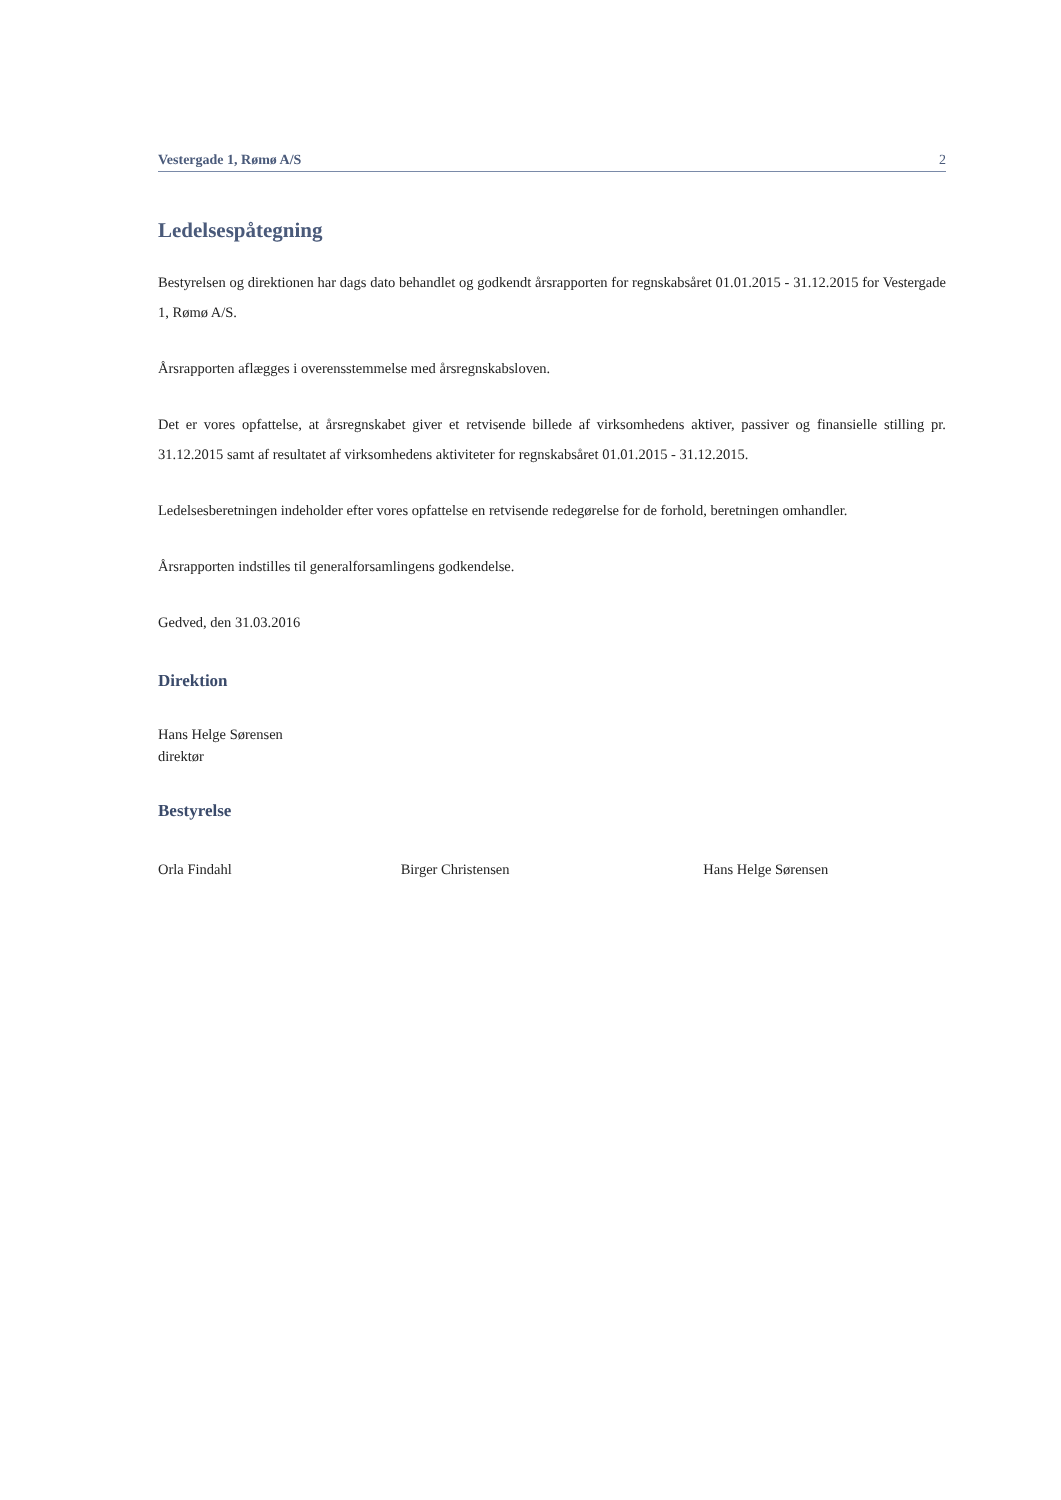Vestergade 1, Rømø A/S 2
Ledelsespåtegning
Bestyrelsen og direktionen har dags dato behandlet og godkendt årsrapporten for regnskabsåret 01.01.2015 - 31.12.2015 for Vestergade 1, Rømø A/S.
Årsrapporten aflægges i overensstemmelse med årsregnskabsloven.
Det er vores opfattelse, at årsregnskabet giver et retvisende billede af virksomhedens aktiver, passiver og finansielle stilling pr. 31.12.2015 samt af resultatet af virksomhedens aktiviteter for regnskabsåret 01.01.2015 - 31.12.2015.
Ledelsesberetningen indeholder efter vores opfattelse en retvisende redegørelse for de forhold, beretningen omhandler.
Årsrapporten indstilles til generalforsamlingens godkendelse.
Gedved, den 31.03.2016
Direktion
Hans Helge Sørensen
direktør
Bestyrelse
Orla Findahl Birger Christensen Hans Helge Sørensen